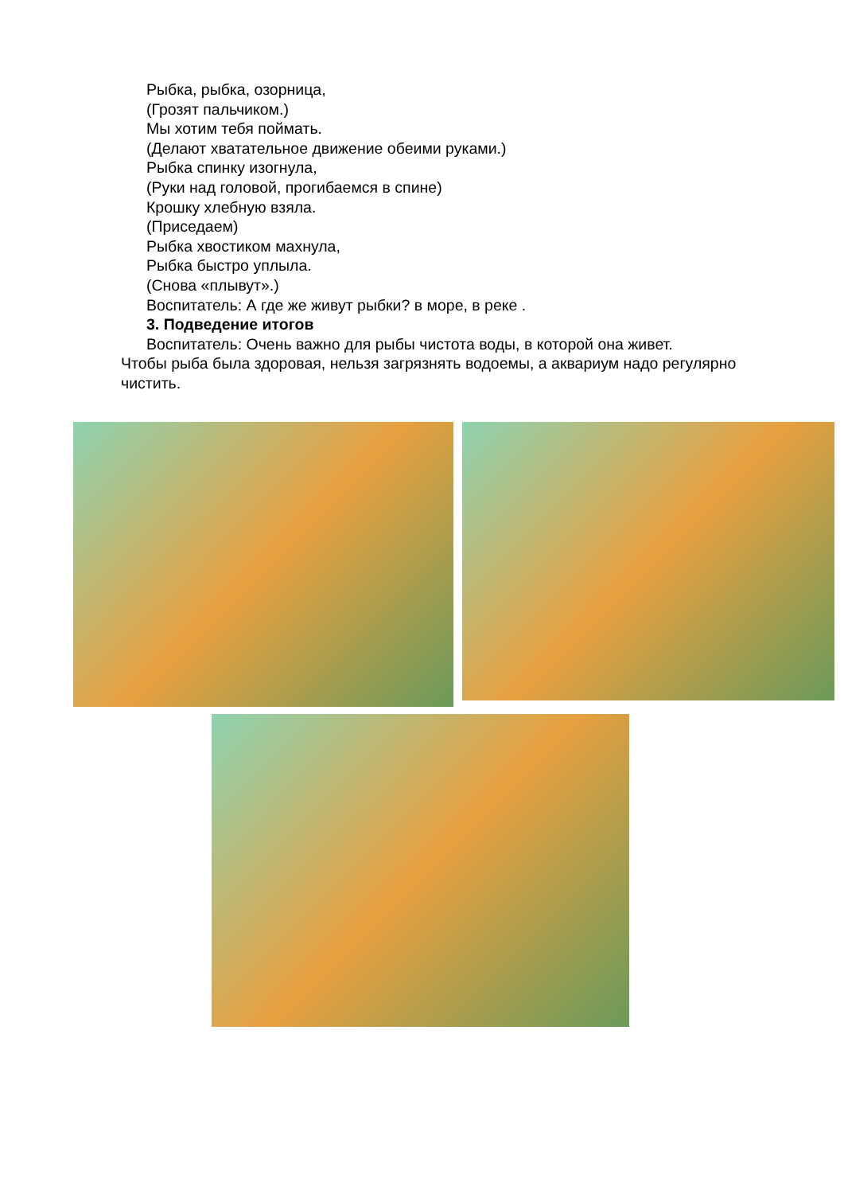Рыбка, рыбка, озорница,
(Грозят пальчиком.)
Мы хотим тебя поймать.
(Делают хватательное движение обеими руками.)
Рыбка спинку изогнула,
(Руки над головой, прогибаемся в спине)
Крошку хлебную взяла.
(Приседаем)
Рыбка хвостиком махнула,
Рыбка быстро уплыла.
(Снова «плывут».)
Воспитатель: А где же живут рыбки? в море, в реке .
3. Подведение итогов
Воспитатель: Очень важно для рыбы чистота воды, в которой она живет.
Чтобы рыба была здоровая, нельзя загрязнять водоемы, а аквариум надо регулярно чистить.